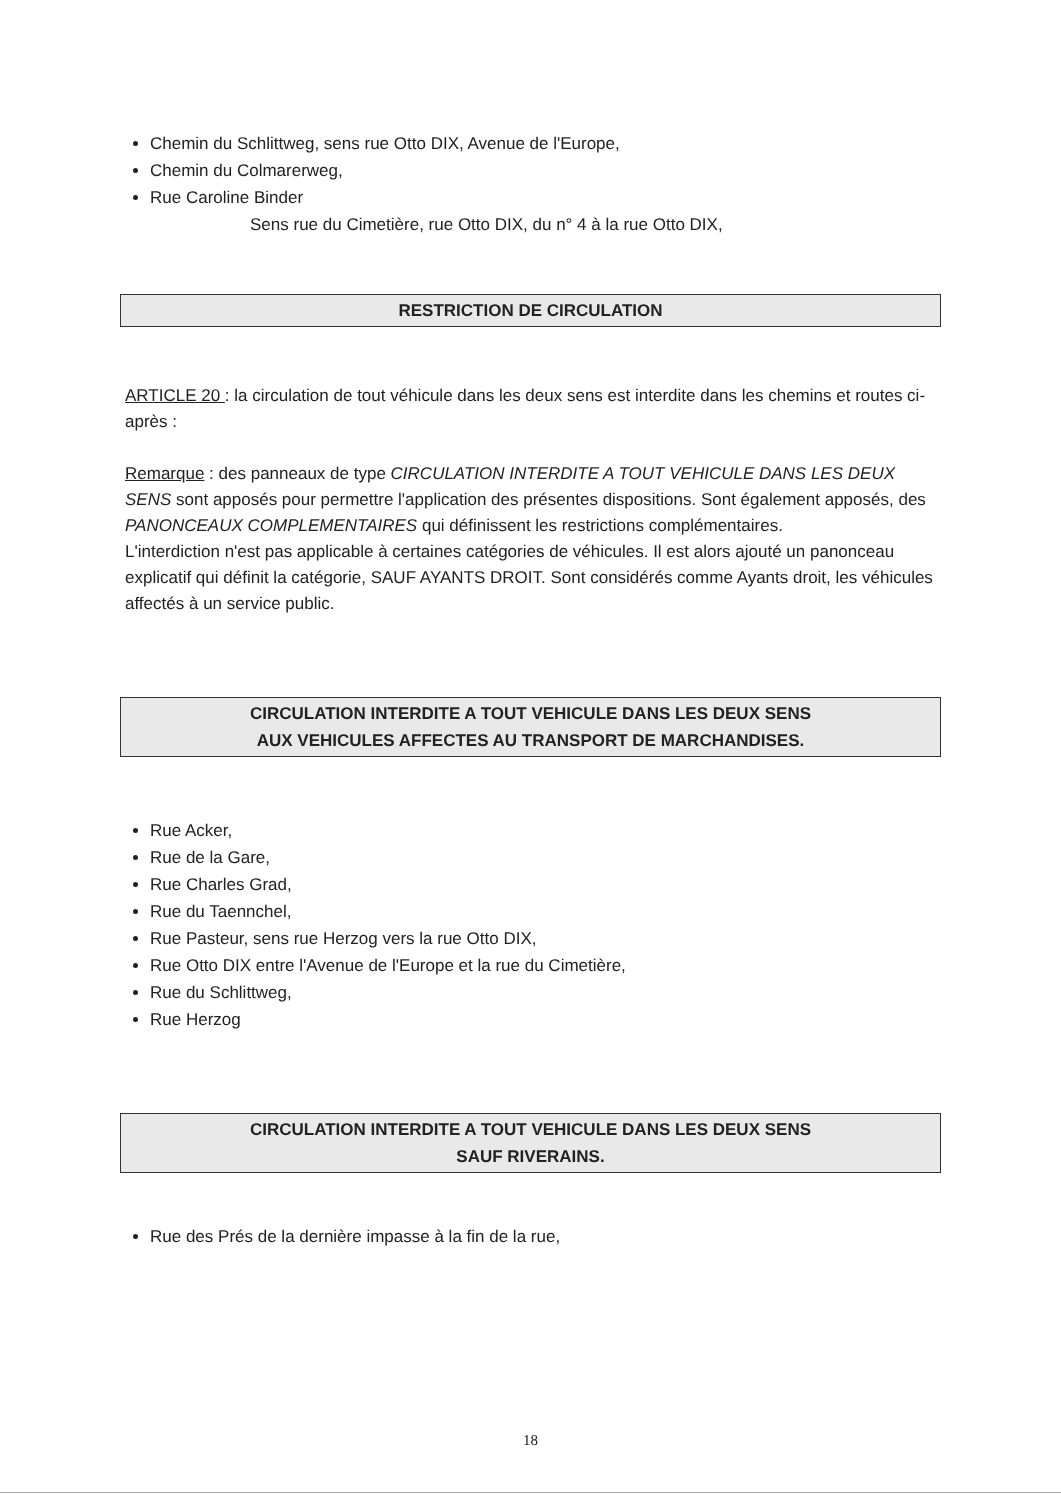Chemin du Schlittweg, sens rue Otto DIX, Avenue de l'Europe,
Chemin du Colmarerweg,
Rue Caroline Binder
Sens rue du Cimetière, rue Otto DIX, du n° 4 à la rue Otto DIX,
RESTRICTION DE CIRCULATION
ARTICLE 20 : la circulation de tout véhicule dans les deux sens est interdite dans les chemins et routes ci-après :
Remarque : des panneaux de type CIRCULATION INTERDITE A TOUT VEHICULE DANS LES DEUX SENS sont apposés pour permettre l'application des présentes dispositions. Sont également apposés, des PANONCEAUX COMPLEMENTAIRES qui définissent les restrictions complémentaires.
L'interdiction n'est pas applicable à certaines catégories de véhicules. Il est alors ajouté un panonceau explicatif qui définit la catégorie, SAUF AYANTS DROIT. Sont considérés comme Ayants droit, les véhicules affectés à un service public.
CIRCULATION INTERDITE A TOUT VEHICULE DANS LES DEUX SENS
AUX VEHICULES AFFECTES AU TRANSPORT DE MARCHANDISES.
Rue Acker,
Rue de la Gare,
Rue Charles Grad,
Rue du Taennchel,
Rue Pasteur, sens rue Herzog vers la rue Otto DIX,
Rue Otto DIX entre l'Avenue de l'Europe et la rue du Cimetière,
Rue du Schlittweg,
Rue Herzog
CIRCULATION INTERDITE A TOUT VEHICULE DANS LES DEUX SENS
SAUF RIVERAINS.
Rue des Prés de la dernière impasse à la fin de la rue,
18